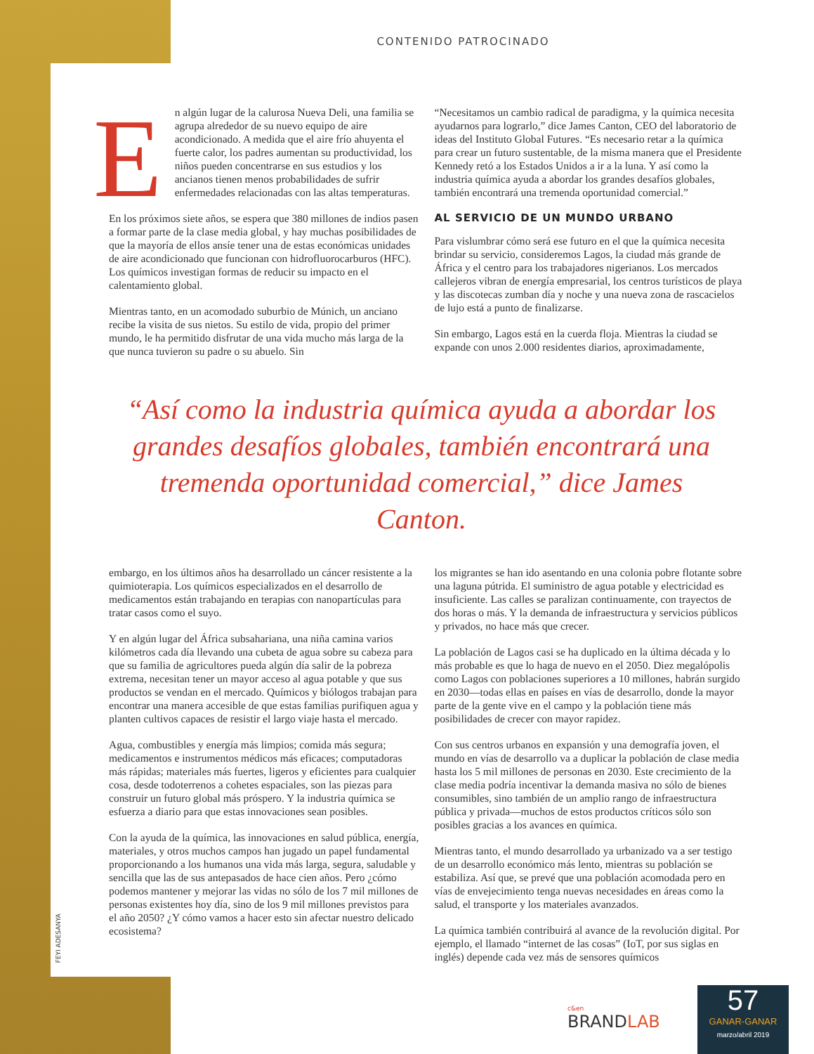CONTENIDO PATROCINADO
En algún lugar de la calurosa Nueva Deli, una familia se agrupa alrededor de su nuevo equipo de aire acondicionado. A medida que el aire frío ahuyenta el fuerte calor, los padres aumentan su productividad, los niños pueden concentrarse en sus estudios y los ancianos tienen menos probabilidades de sufrir enfermedades relacionadas con las altas temperaturas.
En los próximos siete años, se espera que 380 millones de indios pasen a formar parte de la clase media global, y hay muchas posibilidades de que la mayoría de ellos ansíe tener una de estas económicas unidades de aire acondicionado que funcionan con hidrofluorocarburos (HFC). Los químicos investigan formas de reducir su impacto en el calentamiento global.
Mientras tanto, en un acomodado suburbio de Múnich, un anciano recibe la visita de sus nietos. Su estilo de vida, propio del primer mundo, le ha permitido disfrutar de una vida mucho más larga de la que nunca tuvieron su padre o su abuelo. Sin
“Necesitamos un cambio radical de paradigma, y la química necesita ayudarnos para lograrlo,” dice James Canton, CEO del laboratorio de ideas del Instituto Global Futures. “Es necesario retar a la química para crear un futuro sustentable, de la misma manera que el Presidente Kennedy retó a los Estados Unidos a ir a la luna. Y así como la industria química ayuda a abordar los grandes desafíos globales, también encontrará una tremenda oportunidad comercial.”
AL SERVICIO DE UN MUNDO URBANO
Para vislumbrar cómo será ese futuro en el que la química necesita brindar su servicio, consideremos Lagos, la ciudad más grande de África y el centro para los trabajadores nigerianos. Los mercados callejeros vibran de energía empresarial, los centros turísticos de playa y las discotecas zumban día y noche y una nueva zona de rascacielos de lujo está a punto de finalizarse.
Sin embargo, Lagos está en la cuerda floja. Mientras la ciudad se expande con unos 2.000 residentes diarios, aproximadamente,
“Así como la industria química ayuda a abordar los grandes desafíos globales, también encontrará una tremenda oportunidad comercial,” dice James Canton.
embargo, en los últimos años ha desarrollado un cáncer resistente a la quimioterapia. Los químicos especializados en el desarrollo de medicamentos están trabajando en terapias con nanopartículas para tratar casos como el suyo.
Y en algún lugar del África subsahariana, una niña camina varios kilómetros cada día llevando una cubeta de agua sobre su cabeza para que su familia de agricultores pueda algún día salir de la pobreza extrema, necesitan tener un mayor acceso al agua potable y que sus productos se vendan en el mercado. Químicos y biólogos trabajan para encontrar una manera accesible de que estas familias purifiquen agua y planten cultivos capaces de resistir el largo viaje hasta el mercado.
Agua, combustibles y energía más limpios; comida más segura; medicamentos e instrumentos médicos más eficaces; computadoras más rápidas; materiales más fuertes, ligeros y eficientes para cualquier cosa, desde todoterrenos a cohetes espaciales, son las piezas para construir un futuro global más próspero. Y la industria química se esfuerza a diario para que estas innovaciones sean posibles.
Con la ayuda de la química, las innovaciones en salud pública, energía, materiales, y otros muchos campos han jugado un papel fundamental proporcionando a los humanos una vida más larga, segura, saludable y sencilla que las de sus antepasados de hace cien años. Pero ¿cómo podemos mantener y mejorar las vidas no sólo de los 7 mil millones de personas existentes hoy día, sino de los 9 mil millones previstos para el año 2050? ¿Y cómo vamos a hacer esto sin afectar nuestro delicado ecosistema?
los migrantes se han ido asentando en una colonia pobre flotante sobre una laguna pútrida. El suministro de agua potable y electricidad es insuficiente. Las calles se paralizan continuamente, con trayectos de dos horas o más. Y la demanda de infraestructura y servicios públicos y privados, no hace más que crecer.
La población de Lagos casi se ha duplicado en la última década y lo más probable es que lo haga de nuevo en el 2050. Diez megalópolis como Lagos con poblaciones superiores a 10 millones, habrán surgido en 2030—todas ellas en países en vías de desarrollo, donde la mayor parte de la gente vive en el campo y la población tiene más posibilidades de crecer con mayor rapidez.
Con sus centros urbanos en expansión y una demografía joven, el mundo en vías de desarrollo va a duplicar la población de clase media hasta los 5 mil millones de personas en 2030. Este crecimiento de la clase media podría incentivar la demanda masiva no sólo de bienes consumibles, sino también de un amplio rango de infraestructura pública y privada—muchos de estos productos críticos sólo son posibles gracias a los avances en química.
Mientras tanto, el mundo desarrollado ya urbanizado va a ser testigo de un desarrollo económico más lento, mientras su población se estabiliza. Así que, se prevé que una población acomodada pero en vías de envejecimiento tenga nuevas necesidades en áreas como la salud, el transporte y los materiales avanzados.
La química también contribuirá al avance de la revolución digital. Por ejemplo, el llamado “internet de las cosas” (IoT, por sus siglas en inglés) depende cada vez más de sensores químicos
FEYI ADESANYA
c&en
BRANDLAB
57
GANAR-GANAR
marzo/abril 2019